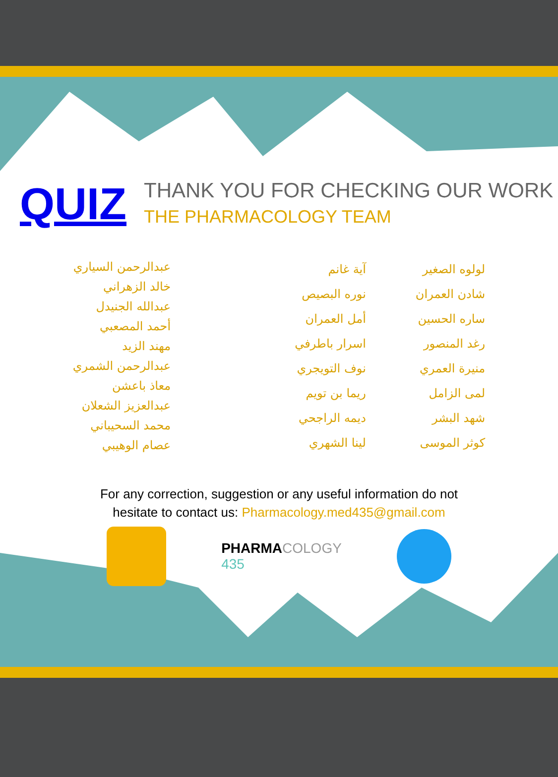QUIZ
THANK YOU FOR CHECKING OUR WORK
THE PHARMACOLOGY TEAM
لولوه الصغير
شادن العمران
ساره الحسين
رغد المنصور
منيرة العمري
لمى الزامل
شهد البشر
كوثر الموسى
آية غانم
نوره البصيص
أمل العمران
اسرار باطرفي
نوف التويجري
ريما بن تويم
ديمه الراجحي
لينا الشهري
عبدالرحمن السياري
خالد الزهراني
عبدالله الجنيدل
أحمد المصعبي
مهند الزيد
عبدالرحمن الشمري
معاذ باعشن
عبدالعزيز الشعلان
محمد السحيباني
عصام الوهيبي
For any correction, suggestion or any useful information do not
hesitate to contact us: Pharmacology.med435@gmail.com
PHARMACOLOGY
435